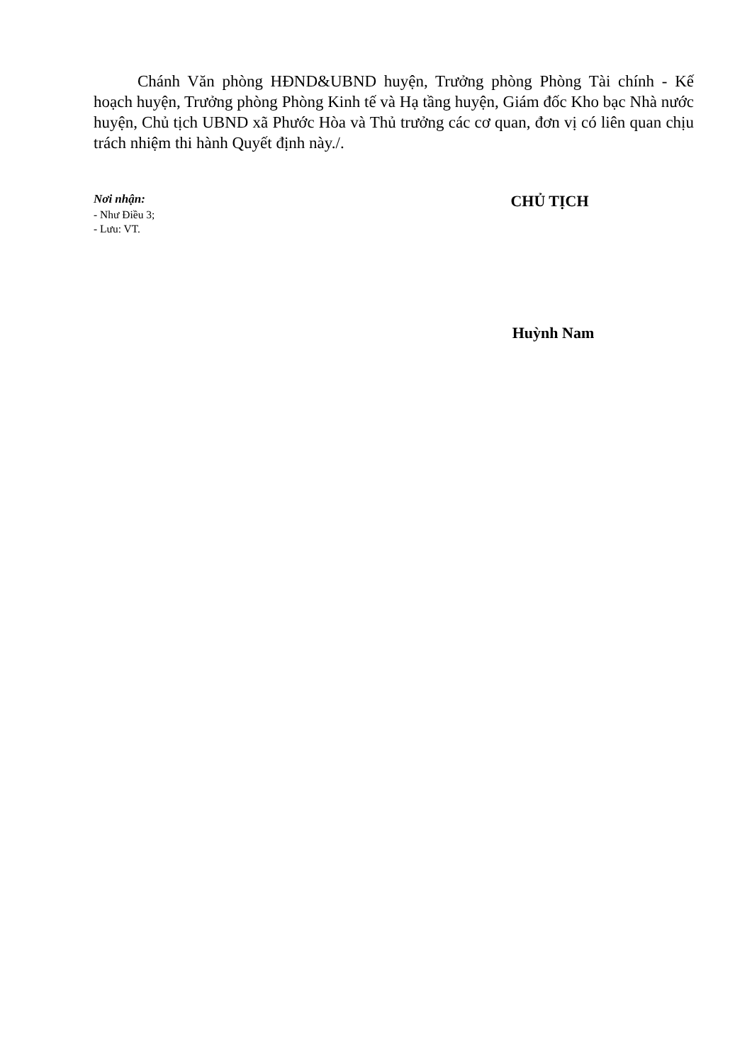Chánh Văn phòng HĐND&UBND huyện, Trưởng phòng Phòng Tài chính - Kế hoạch huyện, Trưởng phòng Phòng Kinh tế và Hạ tầng huyện, Giám đốc Kho bạc Nhà nước huyện, Chủ tịch UBND xã Phước Hòa và Thủ trưởng các cơ quan, đơn vị có liên quan chịu trách nhiệm thi hành Quyết định này./.
Nơi nhận:
- Như Điều 3;
- Lưu: VT.
CHỦ TỊCH
Huỳnh Nam